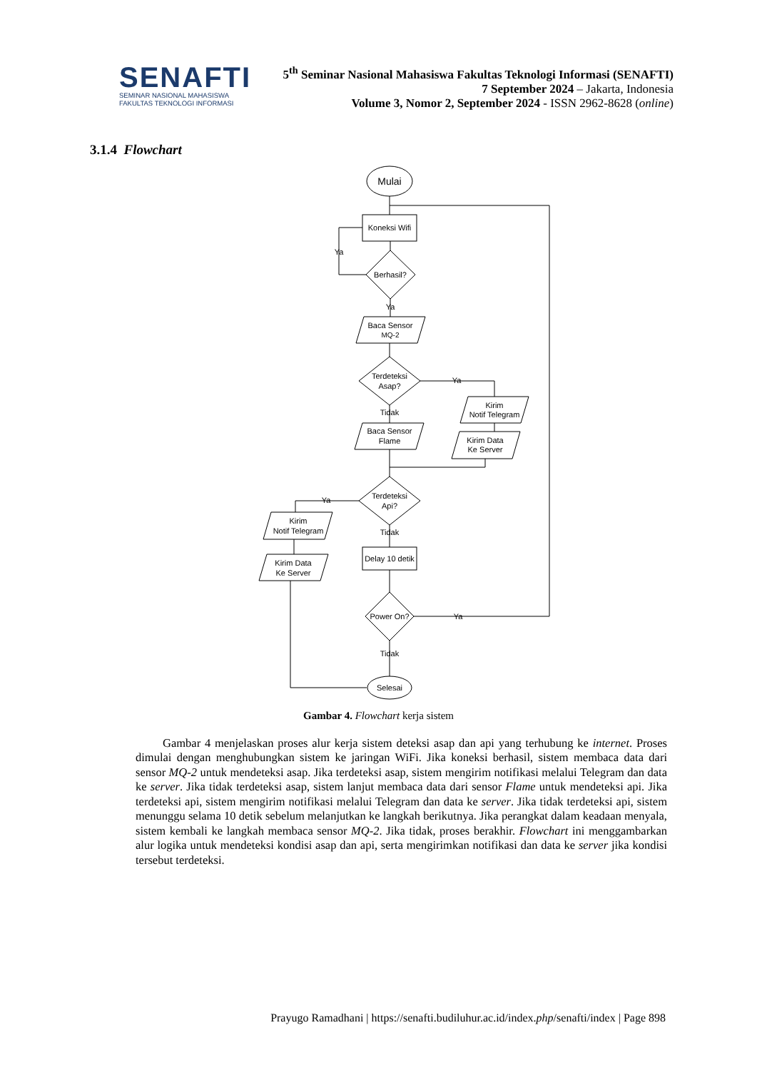SENAFTI
SEMINAR NASIONAL MAHASISWA
FAKULTAS TEKNOLOGI INFORMASI
5<sup>th</sup> Seminar Nasional Mahasiswa Fakultas Teknologi Informasi (SENAFTI)
7 September 2024 – Jakarta, Indonesia
Volume 3, Nomor 2, September 2024 - ISSN 2962-8628 (online)
3.1.4 Flowchart
Mulai
Koneksi Wifi
Berhasil?
Ya
Ya
Baca Sensor
MQ-2
Terdeteksi
Asap?
Ya
Kirim
Notif Telegram
Kirim Data
Ke Server
Tidak
Baca Sensor
Flame
Terdeteksi
Api?
Ya
Kirim
Notif Telegram
Kirim Data
Ke Server
Tidak
Delay 10 detik
Power On?
Ya
Tidak
Selesai
Gambar 4. Flowchart kerja sistem
Gambar 4 menjelaskan proses alur kerja sistem deteksi asap dan api yang terhubung ke internet. Proses dimulai dengan menghubungkan sistem ke jaringan WiFi. Jika koneksi berhasil, sistem membaca data dari sensor MQ-2 untuk mendeteksi asap. Jika terdeteksi asap, sistem mengirim notifikasi melalui Telegram dan data ke server. Jika tidak terdeteksi asap, sistem lanjut membaca data dari sensor Flame untuk mendeteksi api. Jika terdeteksi api, sistem mengirim notifikasi melalui Telegram dan data ke server. Jika tidak terdeteksi api, sistem menunggu selama 10 detik sebelum melanjutkan ke langkah berikutnya. Jika perangkat dalam keadaan menyala, sistem kembali ke langkah membaca sensor MQ-2. Jika tidak, proses berakhir. Flowchart ini menggambarkan alur logika untuk mendeteksi kondisi asap dan api, serta mengirimkan notifikasi dan data ke server jika kondisi tersebut terdeteksi.
Prayugo Ramadhani | https://senafti.budiluhur.ac.id/index.php/senafti/index | Page 898